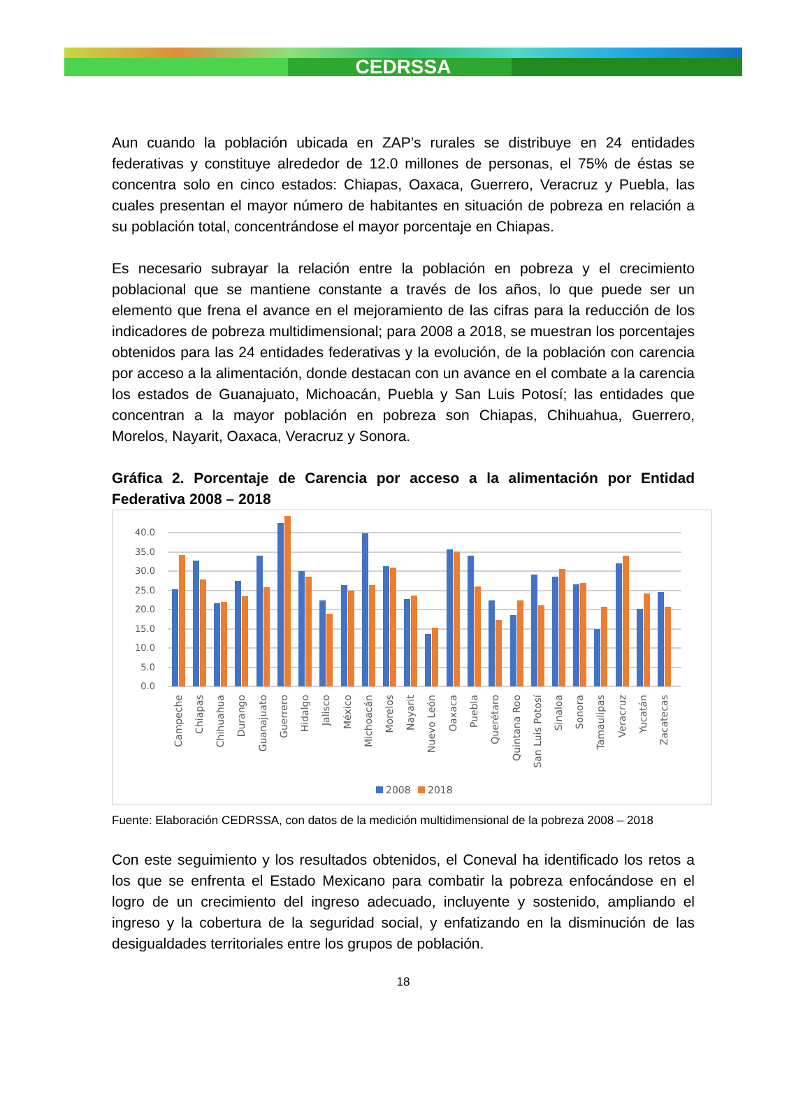CEDRSSA
Aun cuando la población ubicada en ZAP’s rurales se distribuye en 24 entidades federativas y constituye alrededor de 12.0 millones de personas, el 75% de éstas se concentra solo en cinco estados: Chiapas, Oaxaca, Guerrero, Veracruz y Puebla, las cuales presentan el mayor número de habitantes en situación de pobreza en relación a su población total, concentrándose el mayor porcentaje en Chiapas.
Es necesario subrayar la relación entre la población en pobreza y el crecimiento poblacional que se mantiene constante a través de los años, lo que puede ser un elemento que frena el avance en el mejoramiento de las cifras para la reducción de los indicadores de pobreza multidimensional; para 2008 a 2018, se muestran los porcentajes obtenidos para las 24 entidades federativas y la evolución, de la población con carencia por acceso a la alimentación, donde destacan con un avance en el combate a la carencia los estados de Guanajuato, Michoacán, Puebla y San Luis Potosí; las entidades que concentran a la mayor población en pobreza son Chiapas, Chihuahua, Guerrero, Morelos, Nayarit, Oaxaca, Veracruz y Sonora.
Gráfica 2. Porcentaje de Carencia por acceso a la alimentación por Entidad Federativa 2008 – 2018
40.0
35.0
30.0
25.0
20.0
15.0
10.0
5.0
0.0
Campeche
Chiapas
Chihuahua
Durango
Guanajuato
Guerrero
Hidalgo
Jalisco
México
Michoacán
Morelos
Nayarit
Nuevo León
Oaxaca
Puebla
Querétaro
Quintana Roo
San Luis Potosí
Sinaloa
Sonora
Tamaulipas
Veracruz
Yucatán
Zacatecas
2008
2018
Fuente: Elaboración CEDRSSA, con datos de la medición multidimensional de la pobreza 2008 – 2018
Con este seguimiento y los resultados obtenidos, el Coneval ha identificado los retos a los que se enfrenta el Estado Mexicano para combatir la pobreza enfocándose en el logro de un crecimiento del ingreso adecuado, incluyente y sostenido, ampliando el ingreso y la cobertura de la seguridad social, y enfatizando en la disminución de las desigualdades territoriales entre los grupos de población.
18